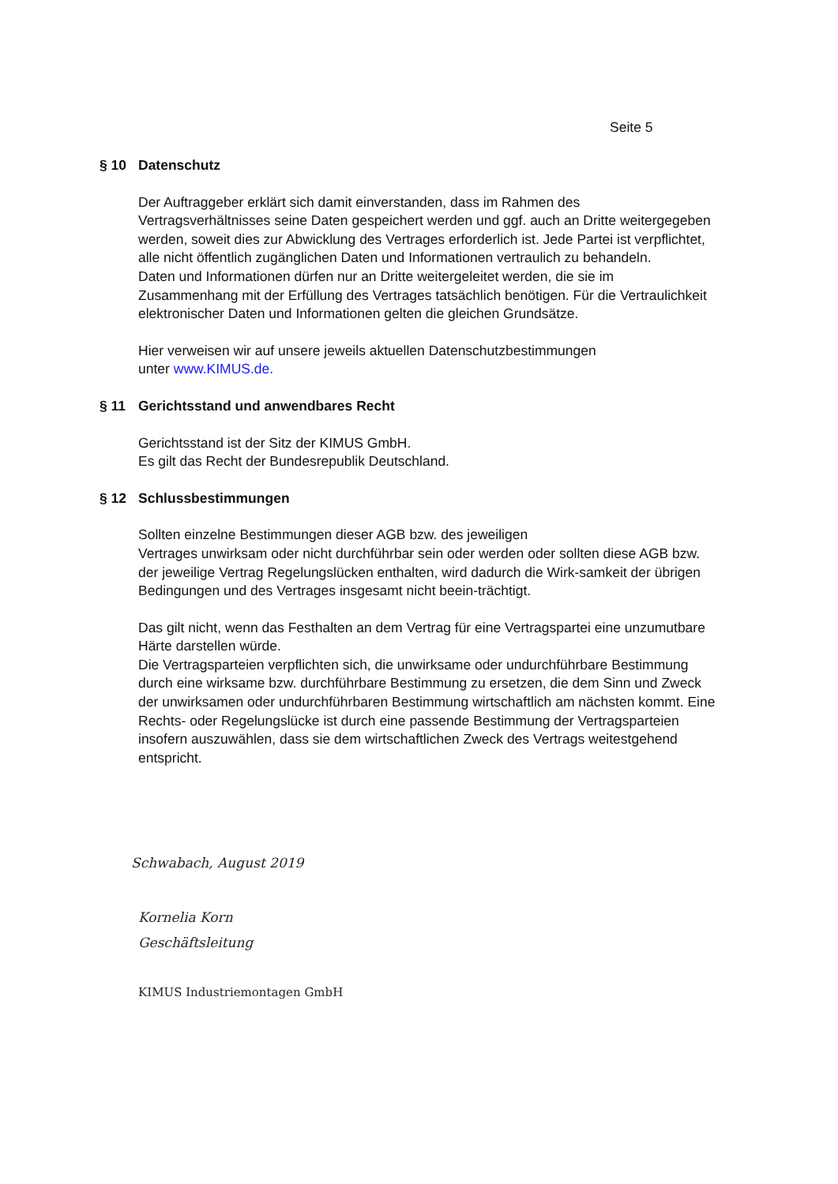Seite 5
§ 10 Datenschutz
Der Auftraggeber erklärt sich damit einverstanden, dass im Rahmen des Vertragsverhältnisses seine Daten gespeichert werden und ggf. auch an Dritte weitergegeben werden, soweit dies zur Abwicklung des Vertrages erforderlich ist. Jede Partei ist verpflichtet, alle nicht öffentlich zugänglichen Daten und Informationen vertraulich zu behandeln.
Daten und Informationen dürfen nur an Dritte weitergeleitet werden, die sie im Zusammenhang mit der Erfüllung des Vertrages tatsächlich benötigen. Für die Vertraulichkeit elektronischer Daten und Informationen gelten die gleichen Grundsätze.
Hier verweisen wir auf unsere jeweils aktuellen Datenschutzbestimmungen
unter www.KIMUS.de.
§ 11 Gerichtsstand und anwendbares Recht
Gerichtsstand ist der Sitz der KIMUS GmbH.
Es gilt das Recht der Bundesrepublik Deutschland.
§ 12 Schlussbestimmungen
Sollten einzelne Bestimmungen dieser AGB bzw. des jeweiligen
Vertrages unwirksam oder nicht durchführbar sein oder werden oder sollten diese AGB bzw. der jeweilige Vertrag Regelungslücken enthalten, wird dadurch die Wirk-samkeit der übrigen Bedingungen und des Vertrages insgesamt nicht beein-trächtigt.
Das gilt nicht, wenn das Festhalten an dem Vertrag für eine Vertragspartei eine unzumutbare Härte darstellen würde.
Die Vertragsparteien verpflichten sich, die unwirksame oder undurchführbare Bestimmung durch eine wirksame bzw. durchführbare Bestimmung zu ersetzen, die dem Sinn und Zweck der unwirksamen oder undurchführbaren Bestimmung wirtschaftlich am nächsten kommt. Eine Rechts- oder Regelungslücke ist durch eine passende Bestimmung der Vertragsparteien insofern auszuwählen, dass sie dem wirtschaftlichen Zweck des Vertrags weitestgehend entspricht.
Schwabach, August 2019
Kornelia Korn
Geschäftsleitung
KIMUS Industriemontagen GmbH